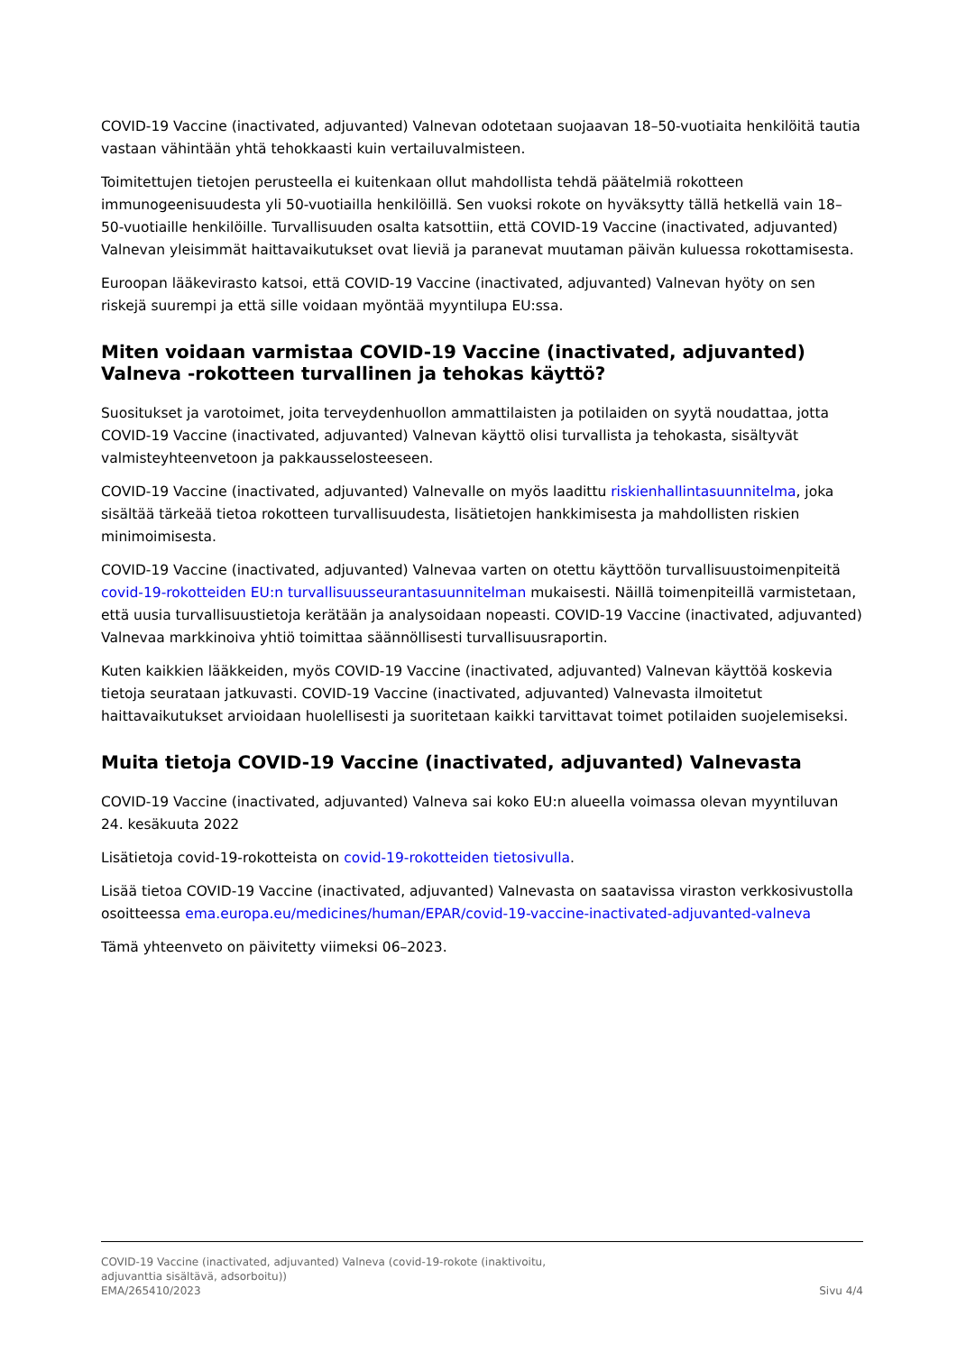COVID-19 Vaccine (inactivated, adjuvanted) Valnevan odotetaan suojaavan 18–50-vuotiaita henkilöitä tautia vastaan vähintään yhtä tehokkaasti kuin vertailuvalmisteen.
Toimitettujen tietojen perusteella ei kuitenkaan ollut mahdollista tehdä päätelmiä rokotteen immunogeenisuudesta yli 50-vuotiailla henkilöillä. Sen vuoksi rokote on hyväksytty tällä hetkellä vain 18–50-vuotiaille henkilöille. Turvallisuuden osalta katsottiin, että COVID-19 Vaccine (inactivated, adjuvanted) Valnevan yleisimmät haittavaikutukset ovat lieviä ja paranevat muutaman päivän kuluessa rokottamisesta.
Euroopan lääkevirasto katsoi, että COVID-19 Vaccine (inactivated, adjuvanted) Valnevan hyöty on sen riskejä suurempi ja että sille voidaan myöntää myyntilupa EU:ssa.
Miten voidaan varmistaa COVID-19 Vaccine (inactivated, adjuvanted) Valneva -rokotteen turvallinen ja tehokas käyttö?
Suositukset ja varotoimet, joita terveydenhuollon ammattilaisten ja potilaiden on syytä noudattaa, jotta COVID-19 Vaccine (inactivated, adjuvanted) Valnevan käyttö olisi turvallista ja tehokasta, sisältyvät valmisteyhteenvetoon ja pakkausselosteeseen.
COVID-19 Vaccine (inactivated, adjuvanted) Valnevalle on myös laadittu riskienhallintasuunnitelma, joka sisältää tärkeää tietoa rokotteen turvallisuudesta, lisätietojen hankkimisesta ja mahdollisten riskien minimoimisesta.
COVID-19 Vaccine (inactivated, adjuvanted) Valnevaa varten on otettu käyttöön turvallisuustoimenpiteitä covid-19-rokotteiden EU:n turvallisuusseurantasuunnitelman mukaisesti. Näillä toimenpiteillä varmistetaan, että uusia turvallisuustietoja kerätään ja analysoidaan nopeasti. COVID-19 Vaccine (inactivated, adjuvanted) Valnevaa markkinoiva yhtiö toimittaa säännöllisesti turvallisuusraportin.
Kuten kaikkien lääkkeiden, myös COVID-19 Vaccine (inactivated, adjuvanted) Valnevan käyttöä koskevia tietoja seurataan jatkuvasti. COVID-19 Vaccine (inactivated, adjuvanted) Valnevasta ilmoitetut haittavaikutukset arvioidaan huolellisesti ja suoritetaan kaikki tarvittavat toimet potilaiden suojelemiseksi.
Muita tietoja COVID-19 Vaccine (inactivated, adjuvanted) Valnevasta
COVID-19 Vaccine (inactivated, adjuvanted) Valneva sai koko EU:n alueella voimassa olevan myyntiluvan 24. kesäkuuta 2022
Lisätietoja covid-19-rokotteista on covid-19-rokotteiden tietosivulla.
Lisää tietoa COVID-19 Vaccine (inactivated, adjuvanted) Valnevasta on saatavissa viraston verkkosivustolla osoitteessa ema.europa.eu/medicines/human/EPAR/covid-19-vaccine-inactivated-adjuvanted-valneva
Tämä yhteenveto on päivitetty viimeksi 06–2023.
COVID-19 Vaccine (inactivated, adjuvanted) Valneva (covid-19-rokote (inaktivoitu,
adjuvanttia sisältävä, adsorboitu))
EMA/265410/2023 Sivu 4/4